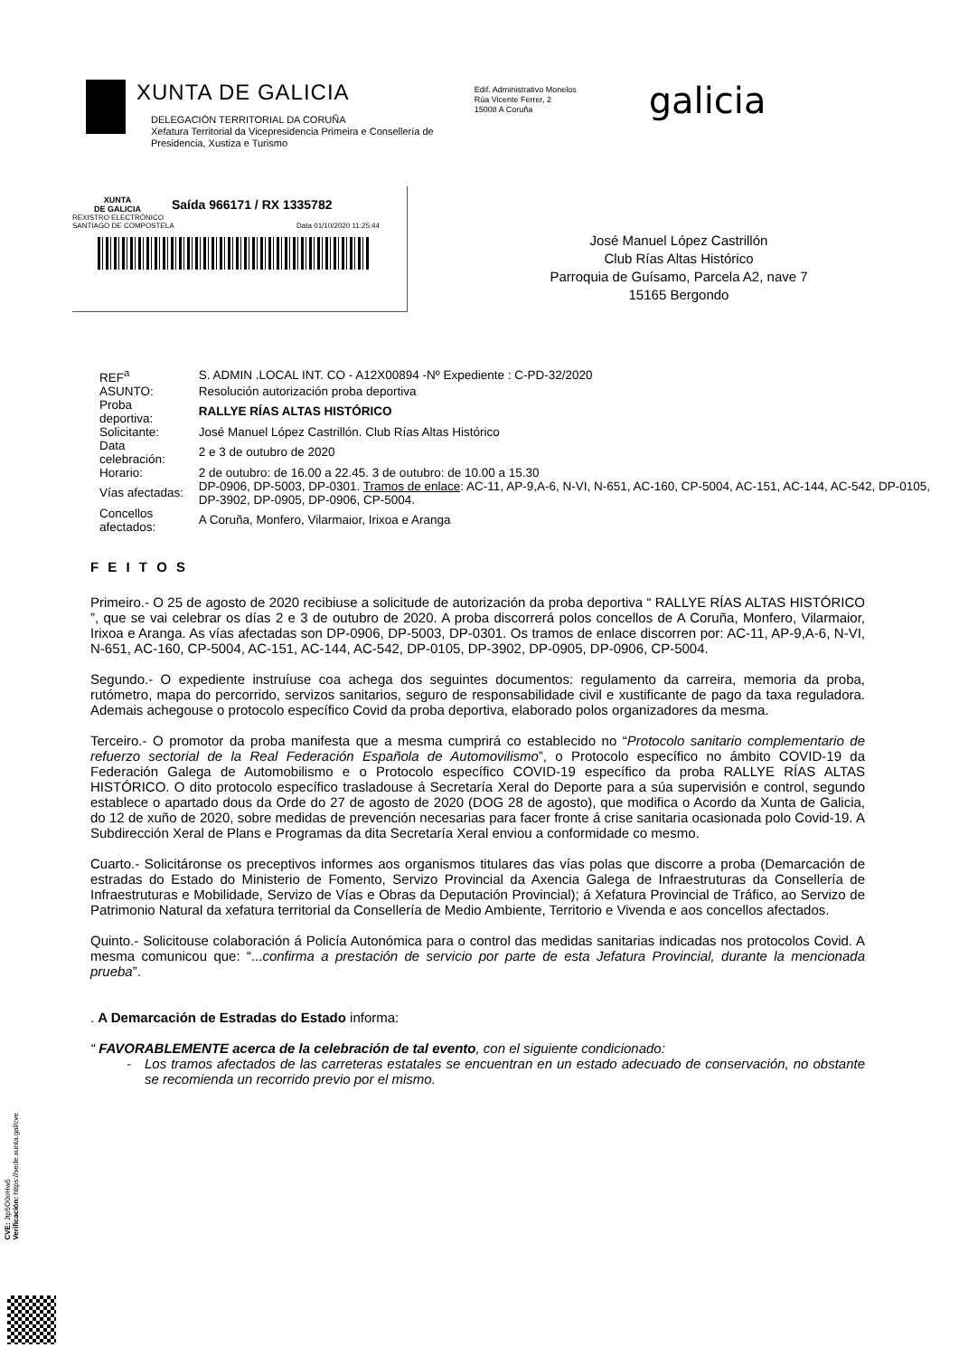XUNTA DE GALICIA
DELEGACIÓN TERRITORIAL DA CORUÑA
Xefatura Territorial da Vicepresidencia Primeira e Consellería de
Presidencia, Xustiza e Turismo
Edif. Administrativo Monelos
Rúa Vicente Ferrer, 2
15008 A Coruña
galicia
XUNTA
DE GALICIA
Saída 966171 / RX 1335782
REXISTRO ELECTRÓNICO
SANTIAGO DE COMPOSTELA Data 01/10/2020 11:25:44
José Manuel López Castrillón
Club Rías Altas Histórico
Parroquia de Guísamo, Parcela A2, nave 7
15165 Bergondo
| REF<sup>a</sup> | S. ADMIN .LOCAL INT. CO - A12X00894 -Nº Expediente : C-PD-32/2020 |
| ASUNTO: | Resolución autorización proba deportiva |
| Proba deportiva: | RALLYE RÍAS ALTAS HISTÓRICO |
| Solicitante: | José Manuel López Castrillón. Club Rías Altas Histórico |
| Data celebración: | 2 e 3 de outubro de 2020 |
| Horario: | 2 de outubro: de 16.00 a 22.45. 3 de outubro: de 10.00 a 15.30 |
| Vías afectadas: | DP-0906, DP-5003, DP-0301. Tramos de enlace : AC-11, AP-9,A-6, N-VI, N-651, AC-160, CP-5004, AC-151, AC-144, AC-542, DP-0105, DP-3902, DP-0905, DP-0906, CP-5004. |
| Concellos afectados: | A Coruña, Monfero, Vilarmaior, Irixoa e Aranga |
F E I T O S
Primeiro.- O 25 de agosto de 2020 recibiuse a solicitude de autorización da proba deportiva “ RALLYE RÍAS ALTAS HISTÓRICO ”, que se vai celebrar os días 2 e 3 de outubro de 2020. A proba discorrerá polos concellos de A Coruña, Monfero, Vilarmaior, Irixoa e Aranga. As vías afectadas son DP-0906, DP-5003, DP-0301. Os tramos de enlace discorren por: AC-11, AP-9,A-6, N-VI, N-651, AC-160, CP-5004, AC-151, AC-144, AC-542, DP-0105, DP-3902, DP-0905, DP-0906, CP-5004.
Segundo.- O expediente instruíuse coa achega dos seguintes documentos: regulamento da carreira, memoria da proba, rutómetro, mapa do percorrido, servizos sanitarios, seguro de responsabilidade civil e xustificante de pago da taxa reguladora. Ademais achegouse o protocolo específico Covid da proba deportiva, elaborado polos organizadores da mesma.
Terceiro.- O promotor da proba manifesta que a mesma cumprirá co establecido no “Protocolo sanitario complementario de refuerzo sectorial de la Real Federación Española de Automovilismo”, o Protocolo específico no ámbito COVID-19 da Federación Galega de Automobilismo e o Protocolo específico COVID-19 específico da proba RALLYE RÍAS ALTAS HISTÓRICO. O dito protocolo específico trasladouse á Secretaría Xeral do Deporte para a súa supervisión e control, segundo establece o apartado dous da Orde do 27 de agosto de 2020 (DOG 28 de agosto), que modifica o Acordo da Xunta de Galicia, do 12 de xuño de 2020, sobre medidas de prevención necesarias para facer fronte á crise sanitaria ocasionada polo Covid-19. A Subdirección Xeral de Plans e Programas da dita Secretaría Xeral enviou a conformidade co mesmo.
Cuarto.- Solicitáronse os preceptivos informes aos organismos titulares das vías polas que discorre a proba (Demarcación de estradas do Estado do Ministerio de Fomento, Servizo Provincial da Axencia Galega de Infraestruturas da Consellería de Infraestruturas e Mobilidade, Servizo de Vías e Obras da Deputación Provincial); á Xefatura Provincial de Tráfico, ao Servizo de Patrimonio Natural da xefatura territorial da Consellería de Medio Ambiente, Territorio e Vivenda e aos concellos afectados.
Quinto.- Solicitouse colaboración á Policía Autonómica para o control das medidas sanitarias indicadas nos protocolos Covid. A mesma comunicou que: “...confirma a prestación de servicio por parte de esta Jefatura Provincial, durante la mencionada prueba”.
. A Demarcación de Estradas do Estado informa:
“ FAVORABLEMENTE acerca de la celebración de tal evento, con el siguiente condicionado:
- Los tramos afectados de las carreteras estatales se encuentran en un estado adecuado de conservación, no obstante se recomienda un recorrido previo por el mismo.
CVE: Jtp5O0oHw5
Verificación: https://sede.xunta.gal/cve